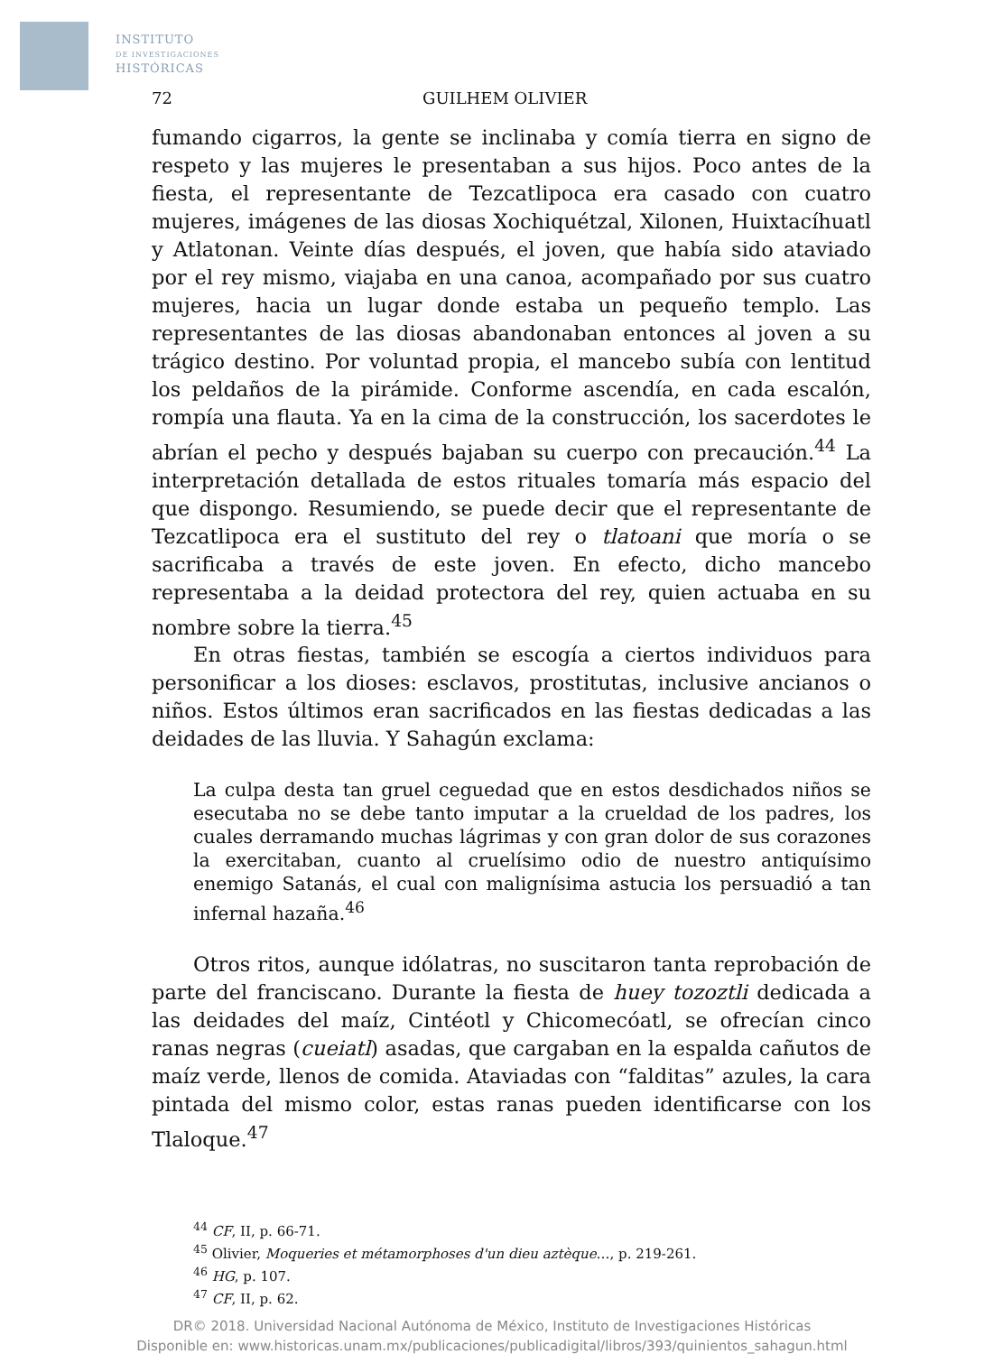INSTITUTO
DE INVESTIGACIONES
HISTÓRICAS
72 GUILHEM OLIVIER
fumando cigarros, la gente se inclinaba y comía tierra en signo de respeto y las mujeres le presentaban a sus hijos. Poco antes de la fiesta, el representante de Tezcatlipoca era casado con cuatro mujeres, imágenes de las diosas Xochiquétzal, Xilonen, Huixtacíhuatl y Atlatonan. Veinte días después, el joven, que había sido ataviado por el rey mismo, viajaba en una canoa, acompañado por sus cuatro mujeres, hacia un lugar donde estaba un pequeño templo. Las representantes de las diosas abandonaban entonces al joven a su trágico destino. Por voluntad propia, el mancebo subía con lentitud los peldaños de la pirámide. Conforme ascendía, en cada escalón, rompía una flauta. Ya en la cima de la construcción, los sacerdotes le abrían el pecho y después bajaban su cuerpo con precaución.<sup>44</sup> La interpretación detallada de estos rituales tomaría más espacio del que dispongo. Resumiendo, se puede decir que el representante de Tezcatlipoca era el sustituto del rey o tlatoani que moría o se sacrificaba a través de este joven. En efecto, dicho mancebo representaba a la deidad protectora del rey, quien actuaba en su nombre sobre la tierra.<sup>45</sup>
En otras fiestas, también se escogía a ciertos individuos para personificar a los dioses: esclavos, prostitutas, inclusive ancianos o niños. Estos últimos eran sacrificados en las fiestas dedicadas a las deidades de las lluvia. Y Sahagún exclama:
La culpa desta tan gruel ceguedad que en estos desdichados niños se esecutaba no se debe tanto imputar a la crueldad de los padres, los cuales derramando muchas lágrimas y con gran dolor de sus corazones la exercitaban, cuanto al cruelísimo odio de nuestro antiquísimo enemigo Satanás, el cual con malignísima astucia los persuadió a tan infernal hazaña.<sup>46</sup>
Otros ritos, aunque idólatras, no suscitaron tanta reprobación de parte del franciscano. Durante la fiesta de huey tozoztli dedicada a las deidades del maíz, Cintéotl y Chicomecóatl, se ofrecían cinco ranas negras (cueiatl) asadas, que cargaban en la espalda cañutos de maíz verde, llenos de comida. Ataviadas con “falditas” azules, la cara pintada del mismo color, estas ranas pueden identificarse con los Tlaloque.<sup>47</sup>
<sup>44</sup> CF, II, p. 66-71.
<sup>45</sup> Olivier, Moqueries et métamorphoses d'un dieu aztèque…, p. 219-261.
<sup>46</sup> HG, p. 107.
<sup>47</sup> CF, II, p. 62.
DR© 2018. Universidad Nacional Autónoma de México, Instituto de Investigaciones Históricas
Disponible en: www.historicas.unam.mx/publicaciones/publicadigital/libros/393/quinientos_sahagun.html